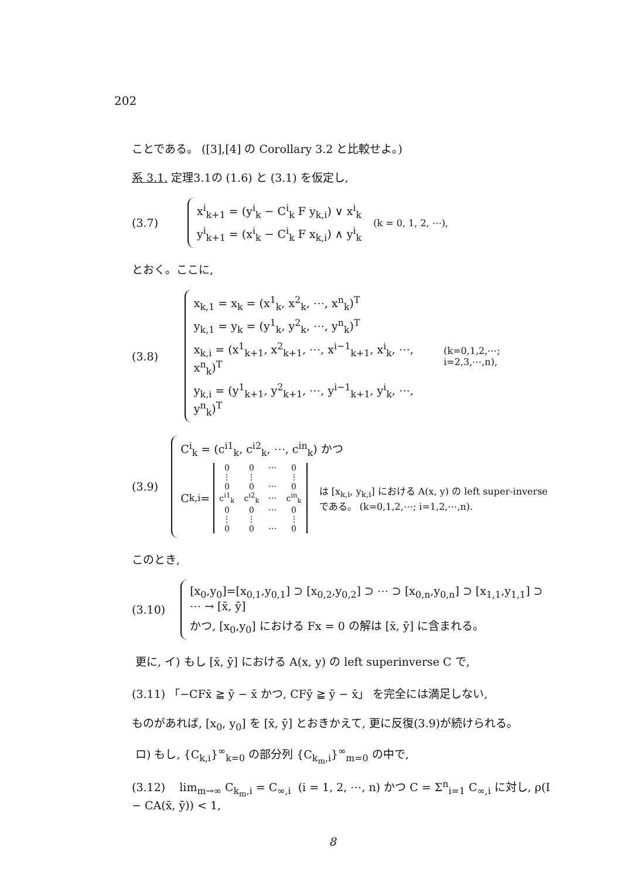202
ことである。 ([3],[4] の Corollary 3.2 と比較せよ。)
系 3.1. 定理3.1の (1.6) と (3.1) を仮定し,
(3.7)
x<sup>i</sup><sub>k+1</sub> = (y<sup>i</sup><sub>k</sub> − C<sup>i</sup><sub>k</sub> F y<sub>k,i</sub>) ∨ x<sup>i</sup><sub>k</sub>
y<sup>i</sup><sub>k+1</sub> = (x<sup>i</sup><sub>k</sub> − C<sup>i</sup><sub>k</sub> F x<sub>k,i</sub>) ∧ y<sup>i</sup><sub>k</sub>
(k = 0, 1, 2, ⋯),
とおく。ここに,
(3.8)
x<sub>k,1</sub> = x<sub>k</sub> = (x<sup>1</sup><sub>k</sub>, x<sup>2</sup><sub>k</sub>, ⋯, x<sup>n</sup><sub>k</sub>)<sup>T</sup>
y<sub>k,1</sub> = y<sub>k</sub> = (y<sup>1</sup><sub>k</sub>, y<sup>2</sup><sub>k</sub>, ⋯, y<sup>n</sup><sub>k</sub>)<sup>T</sup>
x<sub>k,i</sub> = (x<sup>1</sup><sub>k+1</sub>, x<sup>2</sup><sub>k+1</sub>, ⋯, x<sup>i−1</sup><sub>k+1</sub>, x<sup>i</sup><sub>k</sub>, ⋯, x<sup>n</sup><sub>k</sub>)<sup>T</sup>
y<sub>k,i</sub> = (y<sup>1</sup><sub>k+1</sub>, y<sup>2</sup><sub>k+1</sub>, ⋯, y<sup>i−1</sup><sub>k+1</sub>, y<sup>i</sup><sub>k</sub>, ⋯, y<sup>n</sup><sub>k</sub>)<sup>T</sup>
(k=0,1,2,⋯; i=2,3,⋯,n),
(3.9)
C<sup>i</sup><sub>k</sub> = (c<sup>i1</sup><sub>k</sub>, c<sup>i2</sup><sub>k</sub>, ⋯, c<sup>in</sup><sub>k</sub>) かつ
C<sub>k,i</sub> =
| 0 | 0 | ⋯ | 0 |
| ⋮ | ⋮ | | ⋮ |
| 0 | 0 | ⋯ | 0 |
| c<sup>i1</sup><sub>k</sub> | c<sup>i2</sup><sub>k</sub> | ⋯ | c<sup>in</sup><sub>k</sub> |
| 0 | 0 | ⋯ | 0 |
| ⋮ | ⋮ | | ⋮ |
| 0 | 0 | ⋯ | 0 |
は [x<sub>k,i</sub>, y<sub>k,i</sub>] における A(x, y) の left super-inverse である。 (k=0,1,2,⋯; i=1,2,⋯,n).
このとき,
(3.10)
[x<sub>0</sub>,y<sub>0</sub>]=[x<sub>0,1</sub>,y<sub>0,1</sub>] ⊃ [x<sub>0,2</sub>,y<sub>0,2</sub>] ⊃ ⋯ ⊃ [x<sub>0,n</sub>,y<sub>0,n</sub>] ⊃ [x<sub>1,1</sub>,y<sub>1,1</sub>] ⊃ ⋯ → [x̄, ȳ]
かつ, [x<sub>0</sub>,y<sub>0</sub>] における Fx = 0 の解は [x̄, ȳ] に含まれる。
更に, イ) もし [x̄, ȳ] における A(x, y) の left superinverse C で,
(3.11) 「−CFx̄ ≧ ȳ − x̄ かつ, CFȳ ≧ ȳ − x̄」 を完全には満足しない,
ものがあれば, [x<sub>0</sub>, y<sub>0</sub>] を [x̄, ȳ] とおきかえて, 更に反復(3.9)が続けられる。
ロ) もし, {C<sub>k,i</sub>}<sup>∞</sup><sub>k=0</sub> の部分列 {C<sub>k<sub>m</sub>,i</sub>}<sup>∞</sup><sub>m=0</sub> の中で,
(3.12) lim<sub>m→∞</sub> C<sub>k<sub>m</sub>,i</sub> = C<sub>∞,i</sub> (i = 1, 2, ⋯, n) かつ C = Σ<sup>n</sup><sub>i=1</sub> C<sub>∞,i</sub> に対し, ρ(I − CA(x̄, ȳ)) < 1,
8